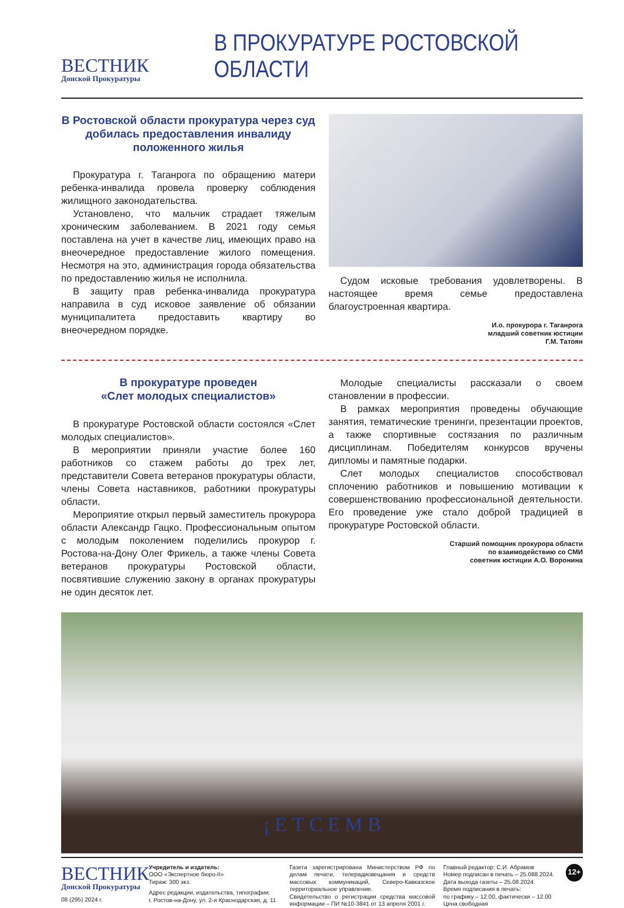ВЕСТНИК
Донской Прокуратуры
В ПРОКУРАТУРЕ РОСТОВСКОЙ ОБЛАСТИ
В Ростовской области прокуратура через суд добилась предоставления инвалиду положенного жилья
Прокуратура г. Таганрога по обращению матери ребенка-инвалида провела проверку соблюдения жилищного законодательства.
Установлено, что мальчик страдает тяжелым хроническим заболеванием. В 2021 году семья поставлена на учет в качестве лиц, имеющих право на внеочередное предоставление жилого помещения. Несмотря на это, администрация города обязательства по предоставлению жилья не исполнила.
В защиту прав ребенка-инвалида прокуратура направила в суд исковое заявление об обязании муниципалитета предоставить квартиру во внеочередном порядке.
Судом исковые требования удовлетворены. В настоящее время семье предоставлена благоустроенная квартира.
И.о. прокурора г. Таганрога
младший советник юстиции
Г.М. Татоян
В прокуратуре проведен
«Слет молодых специалистов»
В прокуратуре Ростовской области состоялся «Слет молодых специалистов».
В мероприятии приняли участие более 160 работников со стажем работы до трех лет, представители Совета ветеранов прокуратуры области, члены Совета наставников, работники прокуратуры области.
Мероприятие открыл первый заместитель прокурора области Александр Гацко. Профессиональным опытом с молодым поколением поделились прокурор г. Ростова-на-Дону Олег Фрикель, а также члены Совета ветеранов прокуратуры Ростовской области, посвятившие служению закону в органах прокуратуры не один десяток лет.
Молодые специалисты рассказали о своем становлении в профессии.
В рамках мероприятия проведены обучающие занятия, тематические тренинги, презентации проектов, а также спортивные состязания по различным дисциплинам. Победителям конкурсов вручены дипломы и памятные подарки.
Слет молодых специалистов способствовал сплочению работников и повышению мотивации к совершенствованию профессиональной деятельности. Его проведение уже стало доброй традицией в прокуратуре Ростовской области.
Старший помощник прокурора области
по взаимодействию со СМИ
советник юстиции А.О. Воронина
¡ Е Т С Е М В
ВЕСТНИК
Донской Прокуратуры
08 (295) 2024 г.
Учредитель и издатель:
ООО «Экспертное бюро-II»
Тираж: 300 экз.
Адрес редакции, издательства, типографии:
г. Ростов-на-Дону, ул. 2-я Краснодарская, д. 11
Газета зарегистрирована Министерством РФ по делам печати, телерадиовещания и средств массовых коммуникаций, Северо-Кавказское территориальное управление.
Свидетельство о регистрации средства массовой информации – ПИ №10-3841 от 13 апреля 2001 г.
Главный редактор: С.И. Абрамов
Номер подписан в печать – 25.088.2024.
Дата выхода газеты – 25.08.2024.
Время подписания в печать:
по графику – 12.00, фактически – 12.00
Цена свободная
12+